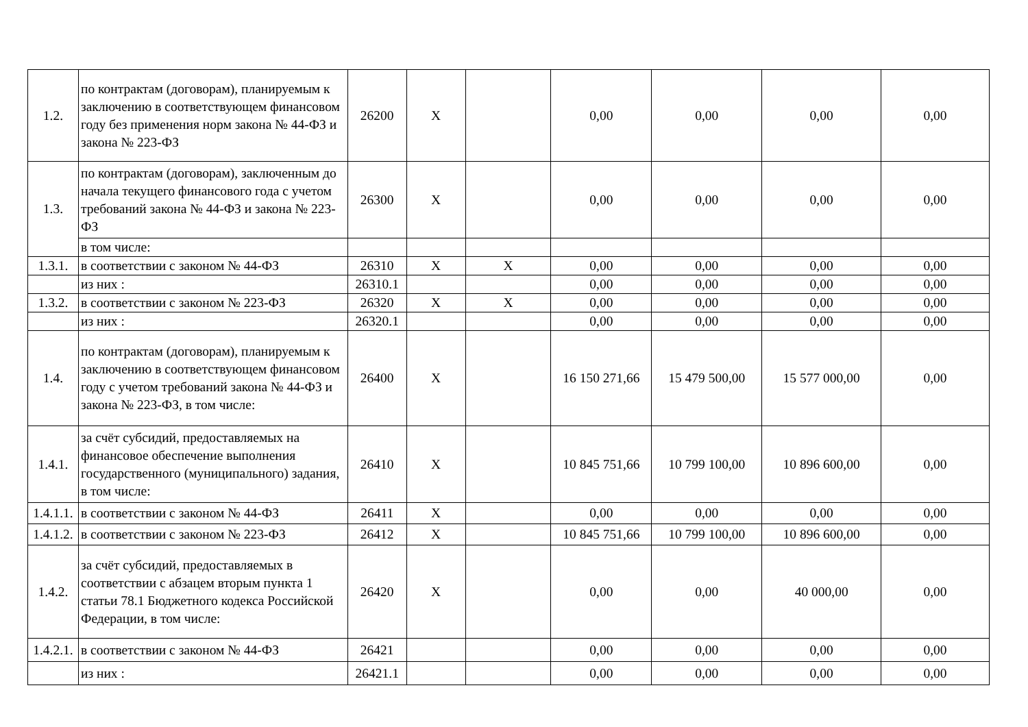| 1.2. | по контрактам (договорам), планируемым к заключению в соответствующем финансовом году без применения норм закона № 44-ФЗ и закона № 223-ФЗ | 26200 | X | | 0,00 | 0,00 | 0,00 | 0,00 |
| 1.3. | по контрактам (договорам), заключенным до начала текущего финансового года с учетом требований закона № 44-ФЗ и закона № 223-ФЗ | 26300 | X | | 0,00 | 0,00 | 0,00 | 0,00 |
| | в том числе: | | | | | | | |
| 1.3.1. | в соответствии с законом № 44-ФЗ | 26310 | X | X | 0,00 | 0,00 | 0,00 | 0,00 |
| | из них : | 26310.1 | | | 0,00 | 0,00 | 0,00 | 0,00 |
| 1.3.2. | в соответствии с законом № 223-ФЗ | 26320 | X | X | 0,00 | 0,00 | 0,00 | 0,00 |
| | из них : | 26320.1 | | | 0,00 | 0,00 | 0,00 | 0,00 |
| 1.4. | по контрактам (договорам), планируемым к заключению в соответствующем финансовом году с учетом требований закона № 44-ФЗ и закона № 223-ФЗ, в том числе: | 26400 | X | | 16 150 271,66 | 15 479 500,00 | 15 577 000,00 | 0,00 |
| 1.4.1. | за счёт субсидий, предоставляемых на финансовое обеспечение выполнения государственного (муниципального) задания, в том числе: | 26410 | X | | 10 845 751,66 | 10 799 100,00 | 10 896 600,00 | 0,00 |
| 1.4.1.1. | в соответствии с законом № 44-ФЗ | 26411 | X | | 0,00 | 0,00 | 0,00 | 0,00 |
| 1.4.1.2. | в соответствии с законом № 223-ФЗ | 26412 | X | | 10 845 751,66 | 10 799 100,00 | 10 896 600,00 | 0,00 |
| 1.4.2. | за счёт субсидий, предоставляемых в соответствии с абзацем вторым пункта 1 статьи 78.1 Бюджетного кодекса Российской Федерации, в том числе: | 26420 | X | | 0,00 | 0,00 | 40 000,00 | 0,00 |
| 1.4.2.1. | в соответствии с законом № 44-ФЗ | 26421 | | | 0,00 | 0,00 | 0,00 | 0,00 |
| | из них : | 26421.1 | | | 0,00 | 0,00 | 0,00 | 0,00 |